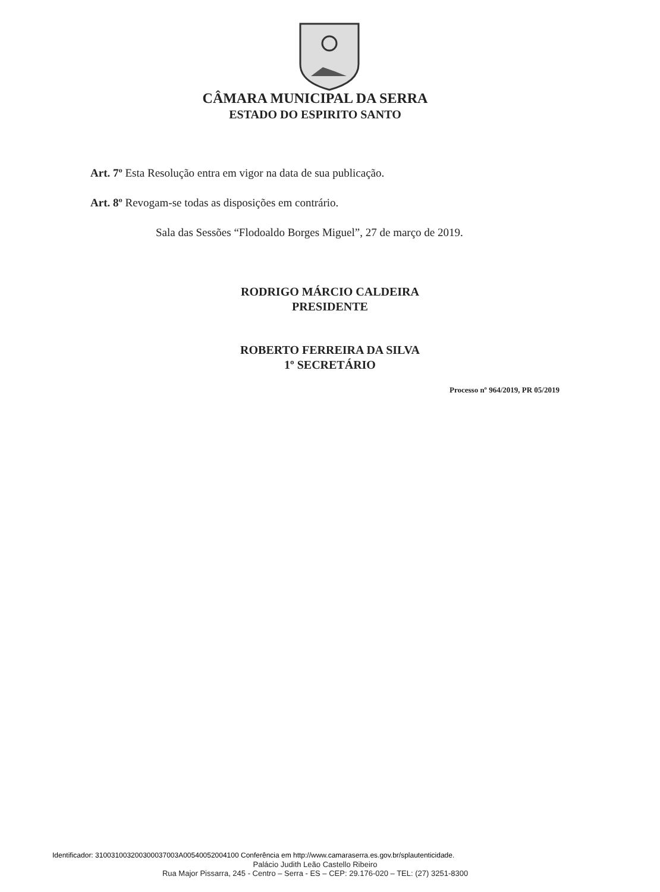CÂMARA MUNICIPAL DA SERRA
ESTADO DO ESPIRITO SANTO
Art. 7º Esta Resolução entra em vigor na data de sua publicação.
Art. 8º Revogam-se todas as disposições em contrário.
Sala das Sessões “Flodoaldo Borges Miguel”, 27 de março de 2019.
RODRIGO MÁRCIO CALDEIRA
PRESIDENTE
ROBERTO FERREIRA DA SILVA
1º SECRETÁRIO
Processo nº 964/2019, PR 05/2019
Identificador: 310031003200300037003A00540052004100 Conferência em http://www.camaraserra.es.gov.br/splautenticidade.
Palácio Judith Leão Castello Ribeiro
Rua Major Pissarra, 245 - Centro – Serra - ES – CEP: 29.176-020 – TEL: (27) 3251-8300